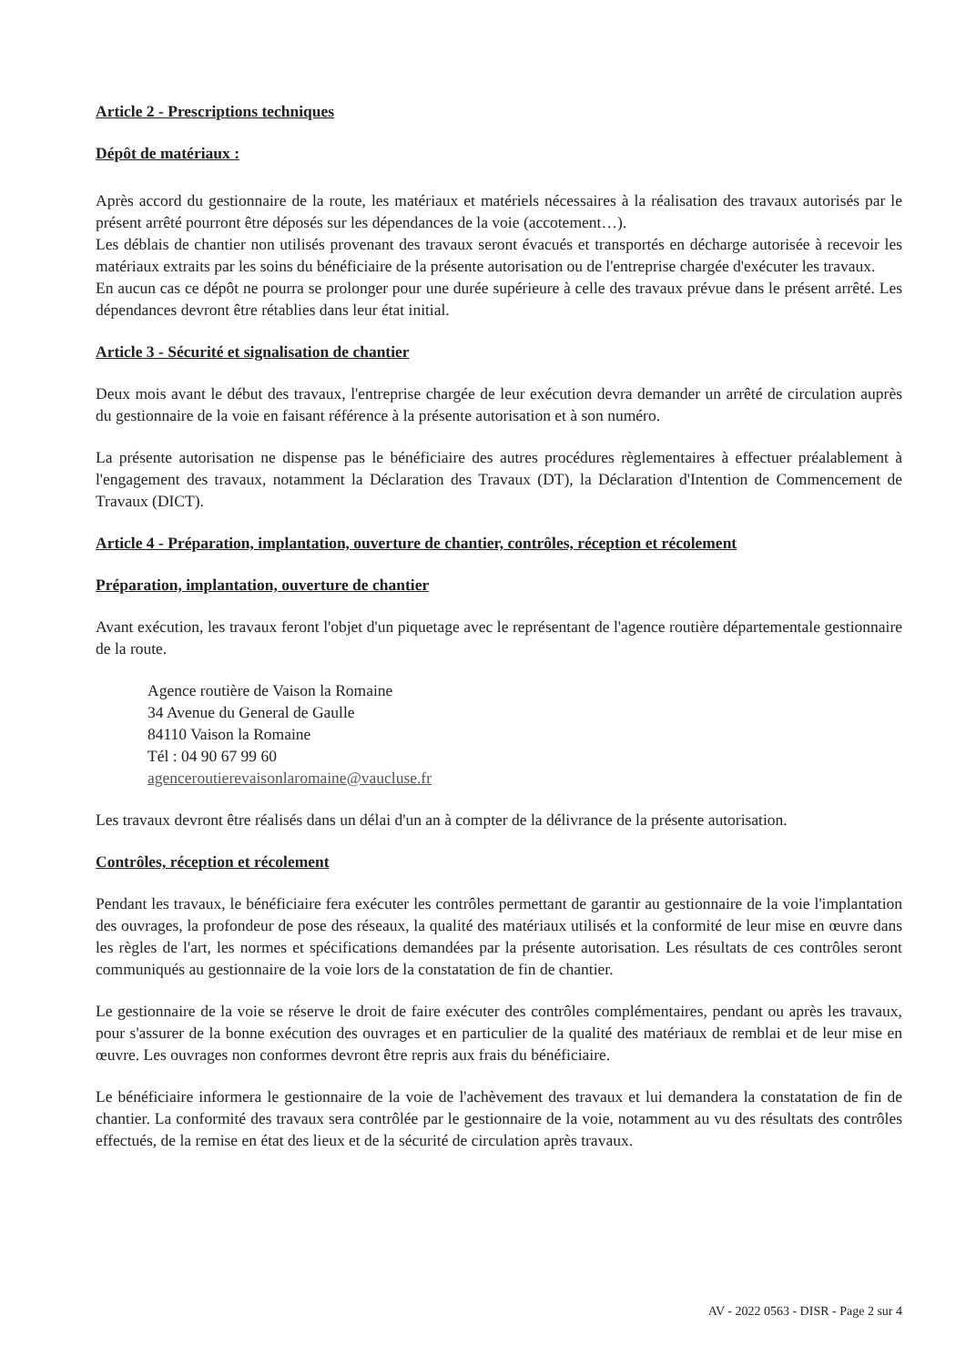Article 2 - Prescriptions techniques
Dépôt de matériaux :
Après accord du gestionnaire de la route, les matériaux et matériels nécessaires à la réalisation des travaux autorisés par le présent arrêté pourront être déposés sur les dépendances de la voie (accotement…).
Les déblais de chantier non utilisés provenant des travaux seront évacués et transportés en décharge autorisée à recevoir les matériaux extraits par les soins du bénéficiaire de la présente autorisation ou de l'entreprise chargée d'exécuter les travaux.
En aucun cas ce dépôt ne pourra se prolonger pour une durée supérieure à celle des travaux prévue dans le présent arrêté. Les dépendances devront être rétablies dans leur état initial.
Article 3 - Sécurité et signalisation de chantier
Deux mois avant le début des travaux, l'entreprise chargée de leur exécution devra demander un arrêté de circulation auprès du gestionnaire de la voie en faisant référence à la présente autorisation et à son numéro.
La présente autorisation ne dispense pas le bénéficiaire des autres procédures règlementaires à effectuer préalablement à l'engagement des travaux, notamment la Déclaration des Travaux (DT), la Déclaration d'Intention de Commencement de Travaux (DICT).
Article 4 - Préparation, implantation, ouverture de chantier, contrôles, réception et récolement
Préparation, implantation, ouverture de chantier
Avant exécution, les travaux feront l'objet d'un piquetage avec le représentant de l'agence routière départementale gestionnaire de la route.
Agence routière de Vaison la Romaine
34 Avenue du General de Gaulle
84110 Vaison la Romaine
Tél : 04 90 67 99 60
agenceroutierevaisonlaromaine@vaucluse.fr
Les travaux devront être réalisés dans un délai d'un an à compter de la délivrance de la présente autorisation.
Contrôles, réception et récolement
Pendant les travaux, le bénéficiaire fera exécuter les contrôles permettant de garantir au gestionnaire de la voie l'implantation des ouvrages, la profondeur de pose des réseaux, la qualité des matériaux utilisés et la conformité de leur mise en œuvre dans les règles de l'art, les normes et spécifications demandées par la présente autorisation. Les résultats de ces contrôles seront communiqués au gestionnaire de la voie lors de la constatation de fin de chantier.
Le gestionnaire de la voie se réserve le droit de faire exécuter des contrôles complémentaires, pendant ou après les travaux, pour s'assurer de la bonne exécution des ouvrages et en particulier de la qualité des matériaux de remblai et de leur mise en œuvre. Les ouvrages non conformes devront être repris aux frais du bénéficiaire.
Le bénéficiaire informera le gestionnaire de la voie de l'achèvement des travaux et lui demandera la constatation de fin de chantier. La conformité des travaux sera contrôlée par le gestionnaire de la voie, notamment au vu des résultats des contrôles effectués, de la remise en état des lieux et de la sécurité de circulation après travaux.
AV - 2022 0563 - DISR - Page 2 sur 4